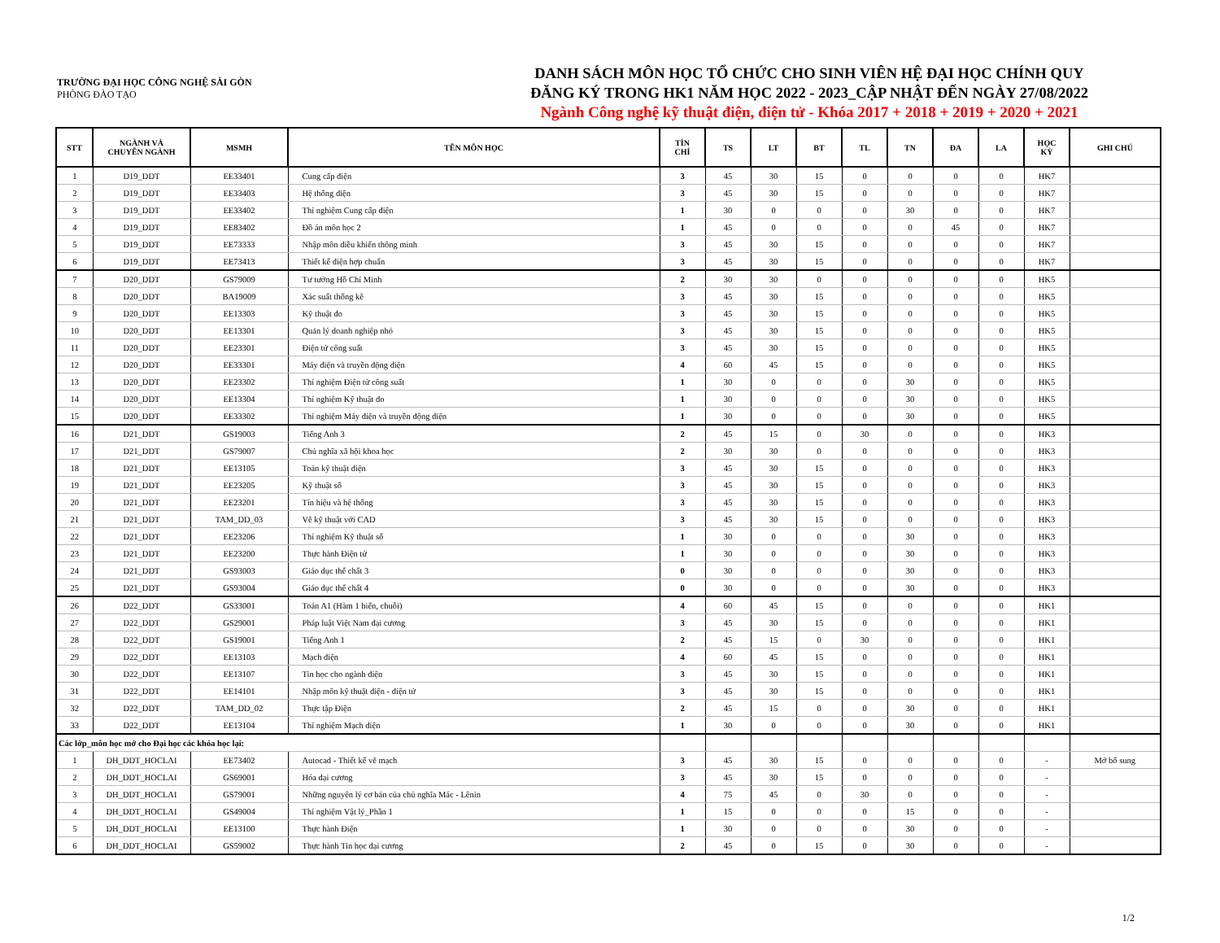TRƯỜNG ĐẠI HỌC CÔNG NGHỆ SÀI GÒN
PHÒNG ĐÀO TẠO
DANH SÁCH MÔN HỌC TỔ CHỨC CHO SINH VIÊN HỆ ĐẠI HỌC CHÍNH QUY
ĐĂNG KÝ TRONG HK1 NĂM HỌC 2022 - 2023_CẬP NHẬT ĐẾN NGÀY 27/08/2022
Ngành Công nghệ kỹ thuật điện, điện tử - Khóa 2017 + 2018 + 2019 + 2020 + 2021
| STT | NGÀNH VÀ CHUYÊN NGÀNH | MSMH | TÊN MÔN HỌC | TÍN CHỈ | TS | LT | BT | TL | TN | ĐA | LA | HỌC KỲ | GHI CHÚ |
| --- | --- | --- | --- | --- | --- | --- | --- | --- | --- | --- | --- | --- | --- |
| 1 | D19_DDT | EE33401 | Cung cấp điện | 3 | 45 | 30 | 15 | 0 | 0 | 0 | 0 | HK7 | |
| 2 | D19_DDT | EE33403 | Hệ thống điện | 3 | 45 | 30 | 15 | 0 | 0 | 0 | 0 | HK7 | |
| 3 | D19_DDT | EE33402 | Thí nghiệm Cung cấp điện | 1 | 30 | 0 | 0 | 0 | 30 | 0 | 0 | HK7 | |
| 4 | D19_DDT | EE83402 | Đồ án môn học 2 | 1 | 45 | 0 | 0 | 0 | 0 | 45 | 0 | HK7 | |
| 5 | D19_DDT | EE73333 | Nhập môn điều khiển thông minh | 3 | 45 | 30 | 15 | 0 | 0 | 0 | 0 | HK7 | |
| 6 | D19_DDT | EE73413 | Thiết kế điện hợp chuẩn | 3 | 45 | 30 | 15 | 0 | 0 | 0 | 0 | HK7 | |
| 7 | D20_DDT | GS79009 | Tư tưởng Hồ Chí Minh | 2 | 30 | 30 | 0 | 0 | 0 | 0 | 0 | HK5 | |
| 8 | D20_DDT | BA19009 | Xác suất thống kê | 3 | 45 | 30 | 15 | 0 | 0 | 0 | 0 | HK5 | |
| 9 | D20_DDT | EE13303 | Kỹ thuật đo | 3 | 45 | 30 | 15 | 0 | 0 | 0 | 0 | HK5 | |
| 10 | D20_DDT | EE13301 | Quản lý doanh nghiệp nhỏ | 3 | 45 | 30 | 15 | 0 | 0 | 0 | 0 | HK5 | |
| 11 | D20_DDT | EE23301 | Điện tử công suất | 3 | 45 | 30 | 15 | 0 | 0 | 0 | 0 | HK5 | |
| 12 | D20_DDT | EE33301 | Máy điện và truyền động điện | 4 | 60 | 45 | 15 | 0 | 0 | 0 | 0 | HK5 | |
| 13 | D20_DDT | EE23302 | Thí nghiệm Điện tử công suất | 1 | 30 | 0 | 0 | 0 | 30 | 0 | 0 | HK5 | |
| 14 | D20_DDT | EE13304 | Thí nghiệm Kỹ thuật đo | 1 | 30 | 0 | 0 | 0 | 30 | 0 | 0 | HK5 | |
| 15 | D20_DDT | EE33302 | Thí nghiệm Máy điện và truyền động điện | 1 | 30 | 0 | 0 | 0 | 30 | 0 | 0 | HK5 | |
| 16 | D21_DDT | GS19003 | Tiếng Anh 3 | 2 | 45 | 15 | 0 | 30 | 0 | 0 | 0 | HK3 | |
| 17 | D21_DDT | GS79007 | Chủ nghĩa xã hội khoa học | 2 | 30 | 30 | 0 | 0 | 0 | 0 | 0 | HK3 | |
| 18 | D21_DDT | EE13105 | Toán kỹ thuật điện | 3 | 45 | 30 | 15 | 0 | 0 | 0 | 0 | HK3 | |
| 19 | D21_DDT | EE23205 | Kỹ thuật số | 3 | 45 | 30 | 15 | 0 | 0 | 0 | 0 | HK3 | |
| 20 | D21_DDT | EE23201 | Tín hiệu và hệ thống | 3 | 45 | 30 | 15 | 0 | 0 | 0 | 0 | HK3 | |
| 21 | D21_DDT | TAM_DD_03 | Vẽ kỹ thuật với CAD | 3 | 45 | 30 | 15 | 0 | 0 | 0 | 0 | HK3 | |
| 22 | D21_DDT | EE23206 | Thí nghiệm Kỹ thuật số | 1 | 30 | 0 | 0 | 0 | 30 | 0 | 0 | HK3 | |
| 23 | D21_DDT | EE23200 | Thực hành Điện tử | 1 | 30 | 0 | 0 | 0 | 30 | 0 | 0 | HK3 | |
| 24 | D21_DDT | GS93003 | Giáo dục thể chất 3 | 0 | 30 | 0 | 0 | 0 | 30 | 0 | 0 | HK3 | |
| 25 | D21_DDT | GS93004 | Giáo dục thể chất 4 | 0 | 30 | 0 | 0 | 0 | 30 | 0 | 0 | HK3 | |
| 26 | D22_DDT | GS33001 | Toán A1 (Hàm 1 biến, chuỗi) | 4 | 60 | 45 | 15 | 0 | 0 | 0 | 0 | HK1 | |
| 27 | D22_DDT | GS29001 | Pháp luật Việt Nam đại cương | 3 | 45 | 30 | 15 | 0 | 0 | 0 | 0 | HK1 | |
| 28 | D22_DDT | GS19001 | Tiếng Anh 1 | 2 | 45 | 15 | 0 | 30 | 0 | 0 | 0 | HK1 | |
| 29 | D22_DDT | EE13103 | Mạch điện | 4 | 60 | 45 | 15 | 0 | 0 | 0 | 0 | HK1 | |
| 30 | D22_DDT | EE13107 | Tin học cho ngành điện | 3 | 45 | 30 | 15 | 0 | 0 | 0 | 0 | HK1 | |
| 31 | D22_DDT | EE14101 | Nhập môn kỹ thuật điện - điện tử | 3 | 45 | 30 | 15 | 0 | 0 | 0 | 0 | HK1 | |
| 32 | D22_DDT | TAM_DD_02 | Thực tập Điện | 2 | 45 | 15 | 0 | 0 | 30 | 0 | 0 | HK1 | |
| 33 | D22_DDT | EE13104 | Thí nghiệm Mạch điện | 1 | 30 | 0 | 0 | 0 | 30 | 0 | 0 | HK1 | |
| Các lớp_môn học mở cho Đại học các khóa học lại: | | | | | | | | | | | | | |
| 1 | DH_DDT_HOCLAI | EE73402 | Autocad - Thiết kế vẽ mạch | 3 | 45 | 30 | 15 | 0 | 0 | 0 | 0 | - | Mở bổ sung |
| 2 | DH_DDT_HOCLAI | GS69001 | Hóa đại cương | 3 | 45 | 30 | 15 | 0 | 0 | 0 | 0 | - | |
| 3 | DH_DDT_HOCLAI | GS79001 | Những nguyên lý cơ bản của chủ nghĩa Mác - Lênin | 4 | 75 | 45 | 0 | 30 | 0 | 0 | 0 | - | |
| 4 | DH_DDT_HOCLAI | GS49004 | Thí nghiệm Vật lý_Phần 1 | 1 | 15 | 0 | 0 | 0 | 15 | 0 | 0 | - | |
| 5 | DH_DDT_HOCLAI | EE13100 | Thực hành Điện | 1 | 30 | 0 | 0 | 0 | 30 | 0 | 0 | - | |
| 6 | DH_DDT_HOCLAI | GS59002 | Thực hành Tin học đại cương | 2 | 45 | 0 | 15 | 0 | 30 | 0 | 0 | - | |
1/2